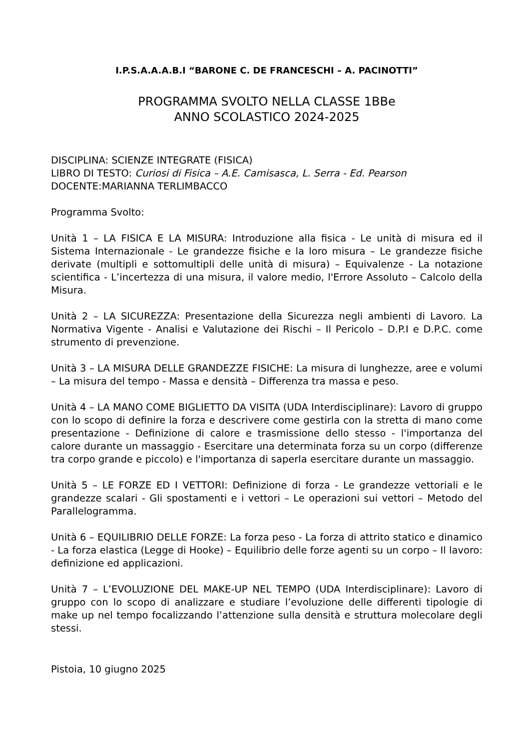I.P.S.A.A.A.B.I “BARONE C. DE FRANCESCHI – A. PACINOTTI”
PROGRAMMA SVOLTO NELLA CLASSE 1BBe
ANNO SCOLASTICO 2024-2025
DISCIPLINA: SCIENZE INTEGRATE (FISICA)
LIBRO DI TESTO: Curiosi di Fisica – A.E. Camisasca, L. Serra - Ed. Pearson
DOCENTE:MARIANNA TERLIMBACCO
Programma Svolto:
Unità 1 – LA FISICA E LA MISURA: Introduzione alla fisica - Le unità di misura ed il Sistema Internazionale - Le grandezze fisiche e la loro misura – Le grandezze fisiche derivate (multipli e sottomultipli delle unità di misura) – Equivalenze - La notazione scientifica - L’incertezza di una misura, il valore medio, l'Errore Assoluto – Calcolo della Misura.
Unità 2 – LA SICUREZZA: Presentazione della Sicurezza negli ambienti di Lavoro. La Normativa Vigente - Analisi e Valutazione dei Rischi – Il Pericolo – D.P.I e D.P.C. come strumento di prevenzione.
Unità 3 – LA MISURA DELLE GRANDEZZE FISICHE: La misura di lunghezze, aree e volumi – La misura del tempo - Massa e densità – Differenza tra massa e peso.
Unità 4 – LA MANO COME BIGLIETTO DA VISITA (UDA Interdisciplinare): Lavoro di gruppo con lo scopo di definire la forza e descrivere come gestirla con la stretta di mano come presentazione - Definizione di calore e trasmissione dello stesso - l'importanza del calore durante un massaggio - Esercitare una determinata forza su un corpo (differenze tra corpo grande e piccolo) e l'importanza di saperla esercitare durante un massaggio.
Unità 5 – LE FORZE ED I VETTORI: Definizione di forza - Le grandezze vettoriali e le grandezze scalari - Gli spostamenti e i vettori – Le operazioni sui vettori – Metodo del Parallelogramma.
Unità 6 – EQUILIBRIO DELLE FORZE: La forza peso - La forza di attrito statico e dinamico - La forza elastica (Legge di Hooke) – Equilibrio delle forze agenti su un corpo – Il lavoro: definizione ed applicazioni.
Unità 7 – L’EVOLUZIONE DEL MAKE-UP NEL TEMPO (UDA Interdisciplinare): Lavoro di gruppo con lo scopo di analizzare e studiare l’evoluzione delle differenti tipologie di make up nel tempo focalizzando l’attenzione sulla densità e struttura molecolare degli stessi.
Pistoia, 10 giugno 2025